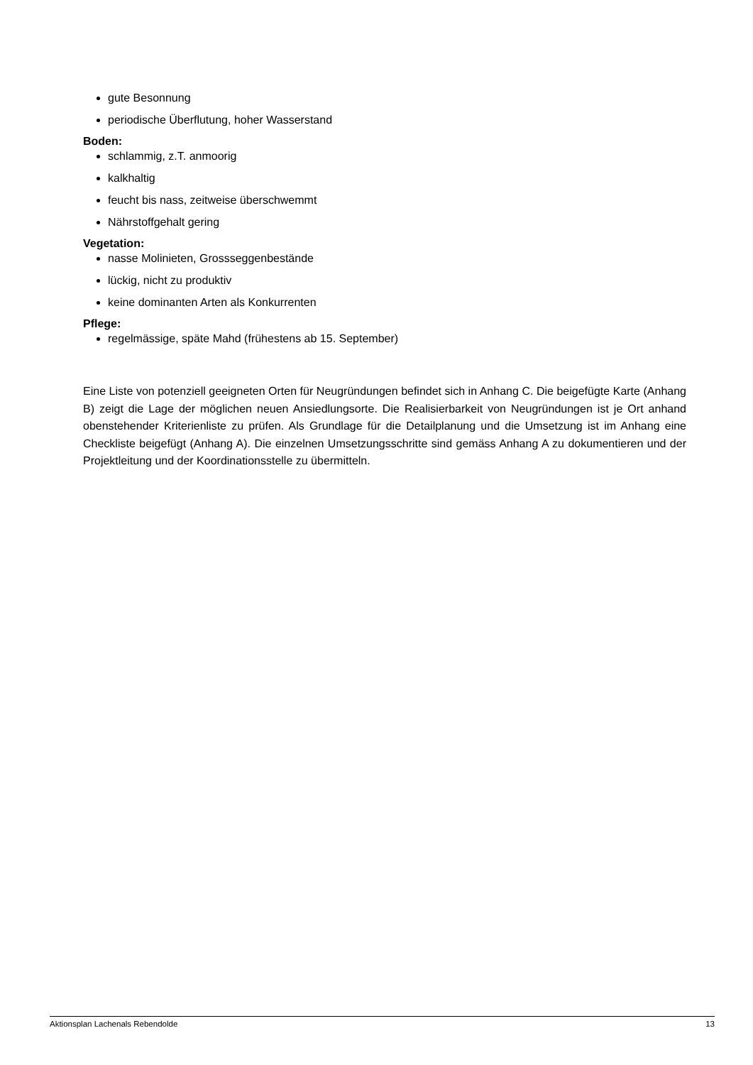gute Besonnung
periodische Überflutung, hoher Wasserstand
Boden:
schlammig, z.T. anmoorig
kalkhaltig
feucht bis nass, zeitweise überschwemmt
Nährstoffgehalt gering
Vegetation:
nasse Molinieten, Grossseggenbestände
lückig, nicht zu produktiv
keine dominanten Arten als Konkurrenten
Pflege:
regelmässige, späte Mahd (frühestens ab 15. September)
Eine Liste von potenziell geeigneten Orten für Neugründungen befindet sich in Anhang C. Die beigefügte Karte (Anhang B) zeigt die Lage der möglichen neuen Ansiedlungsorte. Die Realisierbarkeit von Neugründungen ist je Ort anhand obenstehender Kriterienliste zu prüfen. Als Grundlage für die Detailplanung und die Umsetzung ist im Anhang eine Checkliste beigefügt (Anhang A). Die einzelnen Umsetzungsschritte sind gemäss Anhang A zu dokumentieren und der Projektleitung und der Koordinationsstelle zu übermitteln.
Aktionsplan Lachenals Rebendolde 13